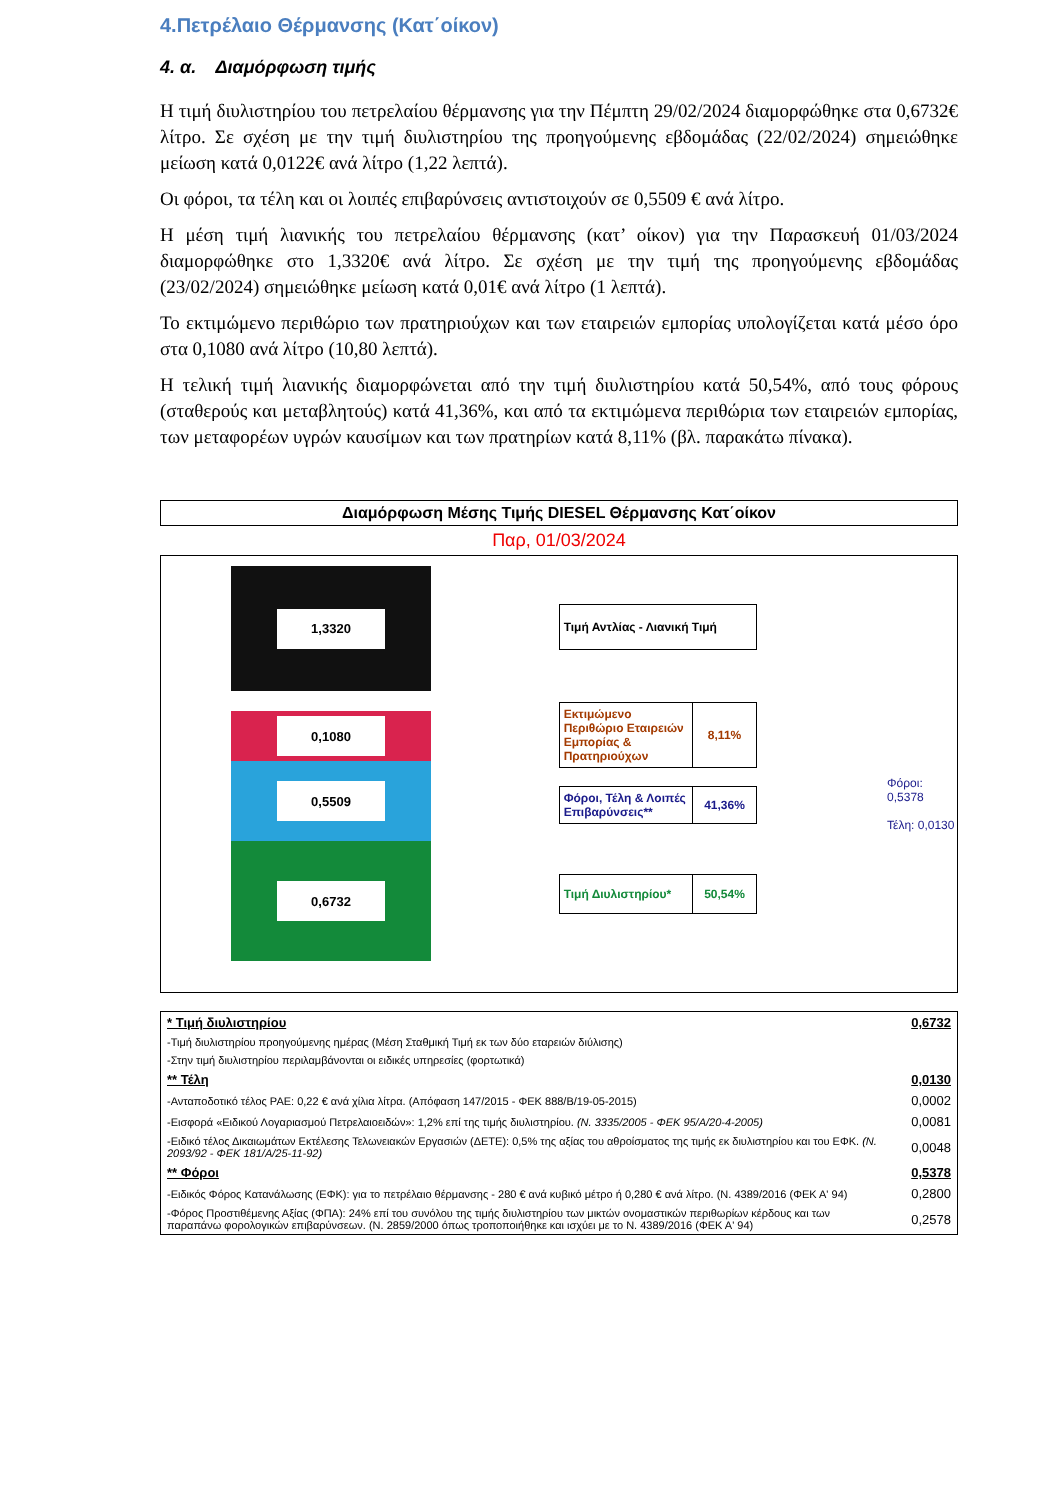4.Πετρέλαιο Θέρμανσης (Κατ΄οίκον)
4. α. Διαμόρφωση τιμής
Η τιμή διυλιστηρίου του πετρελαίου θέρμανσης για την Πέμπτη 29/02/2024 διαμορφώθηκε στα 0,6732€ λίτρο. Σε σχέση με την τιμή διυλιστηρίου της προηγούμενης εβδομάδας (22/02/2024) σημειώθηκε μείωση κατά 0,0122€ ανά λίτρο (1,22 λεπτά).
Οι φόροι, τα τέλη και οι λοιπές επιβαρύνσεις αντιστοιχούν σε 0,5509 € ανά λίτρο.
Η μέση τιμή λιανικής του πετρελαίου θέρμανσης (κατ’ οίκον) για την Παρασκευή 01/03/2024 διαμορφώθηκε στο 1,3320€ ανά λίτρο. Σε σχέση με την τιμή της προηγούμενης εβδομάδας (23/02/2024) σημειώθηκε μείωση κατά 0,01€ ανά λίτρο (1 λεπτά).
Το εκτιμώμενο περιθώριο των πρατηριούχων και των εταιρειών εμπορίας υπολογίζεται κατά μέσο όρο στα 0,1080 ανά λίτρο (10,80 λεπτά).
Η τελική τιμή λιανικής διαμορφώνεται από την τιμή διυλιστηρίου κατά 50,54%, από τους φόρους (σταθερούς και μεταβλητούς) κατά 41,36%, και από τα εκτιμώμενα περιθώρια των εταιρειών εμπορίας, των μεταφορέων υγρών καυσίμων και των πρατηρίων κατά 8,11% (βλ. παρακάτω πίνακα).
Διαμόρφωση Μέσης Τιμής DIESEL Θέρμανσης Κατ΄οίκον
Παρ, 01/03/2024
1,3320
0,1080
0,5509
0,6732
Τιμή Αντλίας - Λιανική Τιμή
Εκτιμώμενο Περιθώριο Εταιρειών Εμπορίας & Πρατηριούχων
8,11%
Φόροι, Τέλη & Λοιπές Επιβαρύνσεις**
41,36%
Τιμή Διυλιστηρίου*
50,54%
Φόροι: 0,5378
Τέλη: 0,0130
| * Τιμή διυλιστηρίου | 0,6732 |
| -Τιμή διυλιστηρίου προηγούμενης ημέρας (Μέση Σταθμική Τιμή εκ των δύο εταρειών διύλισης) | |
| -Στην τιμή διυλιστηρίου περιλαμβάνονται οι ειδικές υπηρεσίες (φορτωτικά) | |
| ** Τέλη | 0,0130 |
| -Ανταποδοτικό τέλος ΡΑΕ: 0,22 € ανά χίλια λίτρα. (Απόφαση 147/2015 - ΦΕΚ 888/Β/19-05-2015) | 0,0002 |
| -Εισφορά «Ειδικού Λογαριασμού Πετρελαιοειδών»: 1,2% επί της τιμής διυλιστηρίου. (Ν. 3335/2005 - ΦΕΚ 95/Α/20-4-2005) | 0,0081 |
| -Ειδικό τέλος Δικαιωμάτων Εκτέλεσης Τελωνειακών Εργασιών (ΔΕΤΕ): 0,5% της αξίας του αθροίσματος της τιμής εκ διυλιστηρίου και του ΕΦΚ. (Ν. 2093/92 - ΦΕΚ 181/Α/25-11-92) | 0,0048 |
| ** Φόροι | 0,5378 |
| -Ειδικός Φόρος Κατανάλωσης (ΕΦΚ): για το πετρέλαιο θέρμανσης - 280 € ανά κυβικό μέτρο ή 0,280 € ανά λίτρο. (Ν. 4389/2016 (ΦΕΚ Α' 94) | 0,2800 |
| -Φόρος Προστιθέμενης Αξίας (ΦΠΑ): 24% επί του συνόλου της τιμής διυλιστηρίου των μικτών ονομαστικών περιθωρίων κέρδους και των παραπάνω φορολογικών επιβαρύνσεων. (Ν. 2859/2000 όπως τροποποιήθηκε και ισχύει με το Ν. 4389/2016 (ΦΕΚ Α' 94) | 0,2578 |